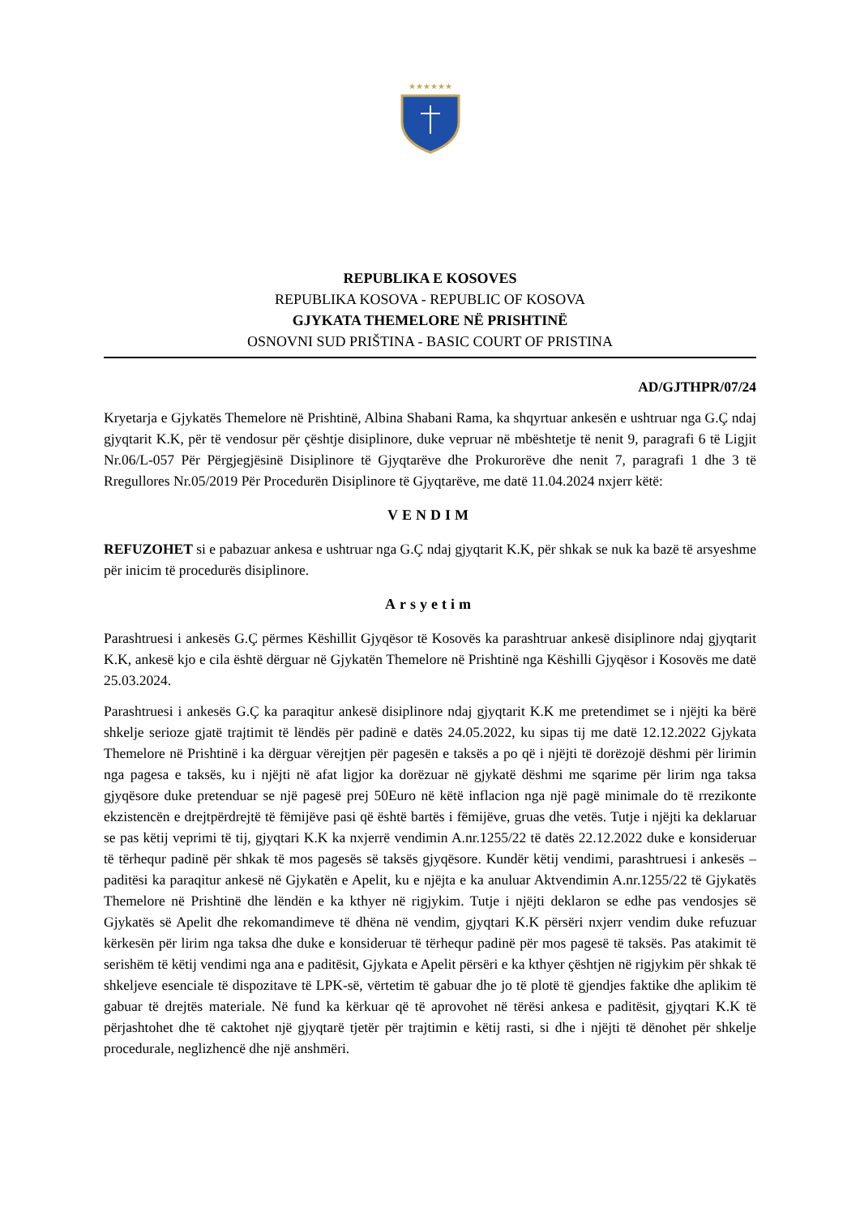★★★★★★
REPUBLIKA E KOSOVES
REPUBLIKA KOSOVA - REPUBLIC OF KOSOVA
GJYKATA THEMELORE NË PRISHTINË
OSNOVNI SUD PRIŠTINA - BASIC COURT OF PRISTINA
AD/GJTHPR/07/24
Kryetarja e Gjykatës Themelore në Prishtinë, Albina Shabani Rama, ka shqyrtuar ankesën e ushtruar nga G.Ç ndaj gjyqtarit K.K, për të vendosur për çështje disiplinore, duke vepruar në mbështetje të nenit 9, paragrafi 6 të Ligjit Nr.06/L-057 Për Përgjegjësinë Disiplinore të Gjyqtarëve dhe Prokurorëve dhe nenit 7, paragrafi 1 dhe 3 të Rregullores Nr.05/2019 Për Procedurën Disiplinore të Gjyqtarëve, me datë 11.04.2024 nxjerr këtë:
VENDIM
REFUZOHET si e pabazuar ankesa e ushtruar nga G.Ç ndaj gjyqtarit K.K, për shkak se nuk ka bazë të arsyeshme për inicim të procedurës disiplinore.
Arsyetim
Parashtruesi i ankesës G.Ç përmes Këshillit Gjyqësor të Kosovës ka parashtruar ankesë disiplinore ndaj gjyqtarit K.K, ankesë kjo e cila është dërguar në Gjykatën Themelore në Prishtinë nga Këshilli Gjyqësor i Kosovës me datë 25.03.2024.
Parashtruesi i ankesës G.Ç ka paraqitur ankesë disiplinore ndaj gjyqtarit K.K me pretendimet se i njëjti ka bërë shkelje serioze gjatë trajtimit të lëndës për padinë e datës 24.05.2022, ku sipas tij me datë 12.12.2022 Gjykata Themelore në Prishtinë i ka dërguar vërejtjen për pagesën e taksës a po që i njëjti të dorëzojë dëshmi për lirimin nga pagesa e taksës, ku i njëjti në afat ligjor ka dorëzuar në gjykatë dëshmi me sqarime për lirim nga taksa gjyqësore duke pretenduar se një pagesë prej 50Euro në këtë inflacion nga një pagë minimale do të rrezikonte ekzistencën e drejtpërdrejtë të fëmijëve pasi që është bartës i fëmijëve, gruas dhe vetës. Tutje i njëjti ka deklaruar se pas këtij veprimi të tij, gjyqtari K.K ka nxjerrë vendimin A.nr.1255/22 të datës 22.12.2022 duke e konsideruar të tërhequr padinë për shkak të mos pagesës së taksës gjyqësore. Kundër këtij vendimi, parashtruesi i ankesës – paditësi ka paraqitur ankesë në Gjykatën e Apelit, ku e njëjta e ka anuluar Aktvendimin A.nr.1255/22 të Gjykatës Themelore në Prishtinë dhe lëndën e ka kthyer në rigjykim. Tutje i njëjti deklaron se edhe pas vendosjes së Gjykatës së Apelit dhe rekomandimeve të dhëna në vendim, gjyqtari K.K përsëri nxjerr vendim duke refuzuar kërkesën për lirim nga taksa dhe duke e konsideruar të tërhequr padinë për mos pagesë të taksës. Pas atakimit të serishëm të këtij vendimi nga ana e paditësit, Gjykata e Apelit përsëri e ka kthyer çështjen në rigjykim për shkak të shkeljeve esenciale të dispozitave të LPK-së, vërtetim të gabuar dhe jo të plotë të gjendjes faktike dhe aplikim të gabuar të drejtës materiale. Në fund ka kërkuar që të aprovohet në tërësi ankesa e paditësit, gjyqtari K.K të përjashtohet dhe të caktohet një gjyqtarë tjetër për trajtimin e këtij rasti, si dhe i njëjti të dënohet për shkelje procedurale, neglizhencë dhe një anshmëri.